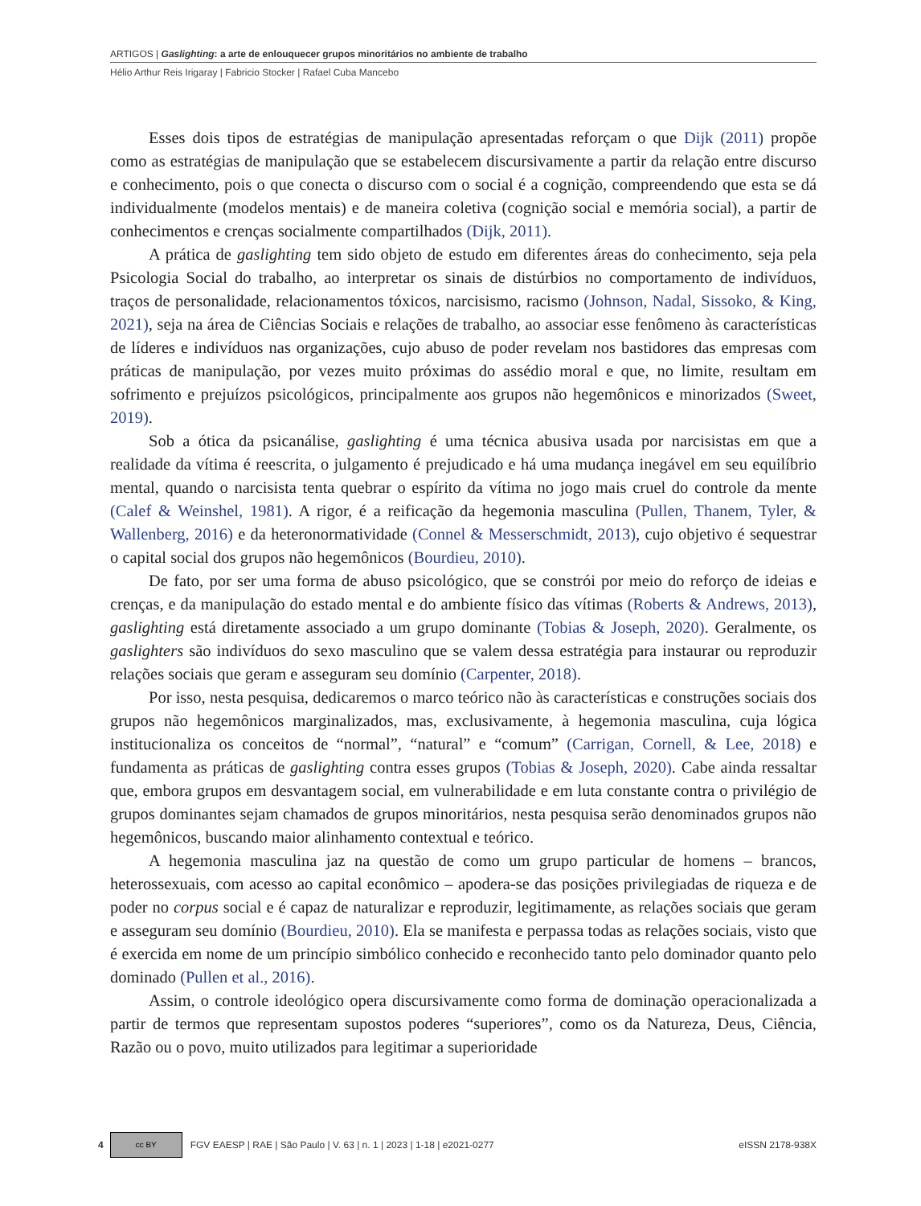ARTIGOS | Gaslighting: a arte de enlouquecer grupos minoritários no ambiente de trabalho
Hélio Arthur Reis Irigaray | Fabricio Stocker | Rafael Cuba Mancebo
Esses dois tipos de estratégias de manipulação apresentadas reforçam o que Dijk (2011) propõe como as estratégias de manipulação que se estabelecem discursivamente a partir da relação entre discurso e conhecimento, pois o que conecta o discurso com o social é a cognição, compreendendo que esta se dá individualmente (modelos mentais) e de maneira coletiva (cognição social e memória social), a partir de conhecimentos e crenças socialmente compartilhados (Dijk, 2011).
A prática de gaslighting tem sido objeto de estudo em diferentes áreas do conhecimento, seja pela Psicologia Social do trabalho, ao interpretar os sinais de distúrbios no comportamento de indivíduos, traços de personalidade, relacionamentos tóxicos, narcisismo, racismo (Johnson, Nadal, Sissoko, & King, 2021), seja na área de Ciências Sociais e relações de trabalho, ao associar esse fenômeno às características de líderes e indivíduos nas organizações, cujo abuso de poder revelam nos bastidores das empresas com práticas de manipulação, por vezes muito próximas do assédio moral e que, no limite, resultam em sofrimento e prejuízos psicológicos, principalmente aos grupos não hegemônicos e minorizados (Sweet, 2019).
Sob a ótica da psicanálise, gaslighting é uma técnica abusiva usada por narcisistas em que a realidade da vítima é reescrita, o julgamento é prejudicado e há uma mudança inegável em seu equilíbrio mental, quando o narcisista tenta quebrar o espírito da vítima no jogo mais cruel do controle da mente (Calef & Weinshel, 1981). A rigor, é a reificação da hegemonia masculina (Pullen, Thanem, Tyler, & Wallenberg, 2016) e da heteronormatividade (Connel & Messerschmidt, 2013), cujo objetivo é sequestrar o capital social dos grupos não hegemônicos (Bourdieu, 2010).
De fato, por ser uma forma de abuso psicológico, que se constrói por meio do reforço de ideias e crenças, e da manipulação do estado mental e do ambiente físico das vítimas (Roberts & Andrews, 2013), gaslighting está diretamente associado a um grupo dominante (Tobias & Joseph, 2020). Geralmente, os gaslighters são indivíduos do sexo masculino que se valem dessa estratégia para instaurar ou reproduzir relações sociais que geram e asseguram seu domínio (Carpenter, 2018).
Por isso, nesta pesquisa, dedicaremos o marco teórico não às características e construções sociais dos grupos não hegemônicos marginalizados, mas, exclusivamente, à hegemonia masculina, cuja lógica institucionaliza os conceitos de “normal”, “natural” e “comum” (Carrigan, Cornell, & Lee, 2018) e fundamenta as práticas de gaslighting contra esses grupos (Tobias & Joseph, 2020). Cabe ainda ressaltar que, embora grupos em desvantagem social, em vulnerabilidade e em luta constante contra o privilégio de grupos dominantes sejam chamados de grupos minoritários, nesta pesquisa serão denominados grupos não hegemônicos, buscando maior alinhamento contextual e teórico.
A hegemonia masculina jaz na questão de como um grupo particular de homens – brancos, heterossexuais, com acesso ao capital econômico – apodera-se das posições privilegiadas de riqueza e de poder no corpus social e é capaz de naturalizar e reproduzir, legitimamente, as relações sociais que geram e asseguram seu domínio (Bourdieu, 2010). Ela se manifesta e perpassa todas as relações sociais, visto que é exercida em nome de um princípio simbólico conhecido e reconhecido tanto pelo dominador quanto pelo dominado (Pullen et al., 2016).
Assim, o controle ideológico opera discursivamente como forma de dominação operacionalizada a partir de termos que representam supostos poderes “superiores”, como os da Natureza, Deus, Ciência, Razão ou o povo, muito utilizados para legitimar a superioridade
4 cc BY FGV EAESP | RAE | São Paulo | V. 63 | n. 1 | 2023 | 1-18 | e2021-0277 eISSN 2178-938X